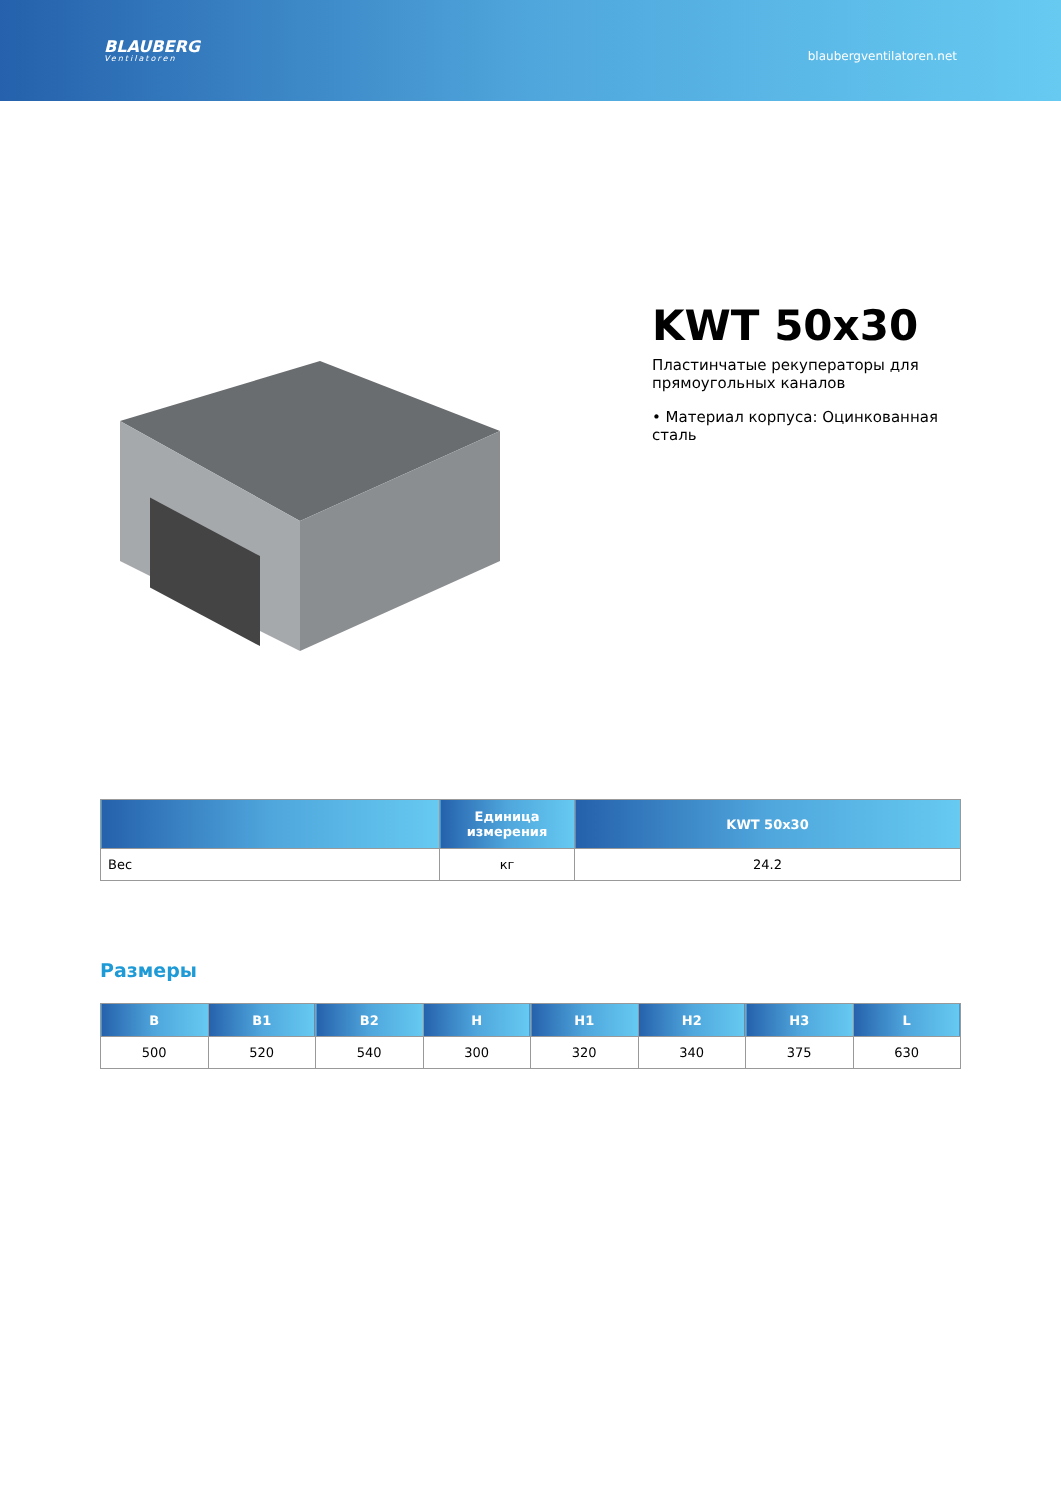BLAUBERG
Ventilatoren
blaubergventilatoren.net
KWT 50x30
Пластинчатые рекуператоры для прямоугольных каналов
• Материал корпуса: Оцинкованная сталь
| | Единица измерения | KWT 50x30 |
| --- | --- | --- |
| Вес | кг | 24.2 |
Размеры
| B | B1 | B2 | H | H1 | H2 | H3 | L |
| --- | --- | --- | --- | --- | --- | --- | --- |
| 500 | 520 | 540 | 300 | 320 | 340 | 375 | 630 |